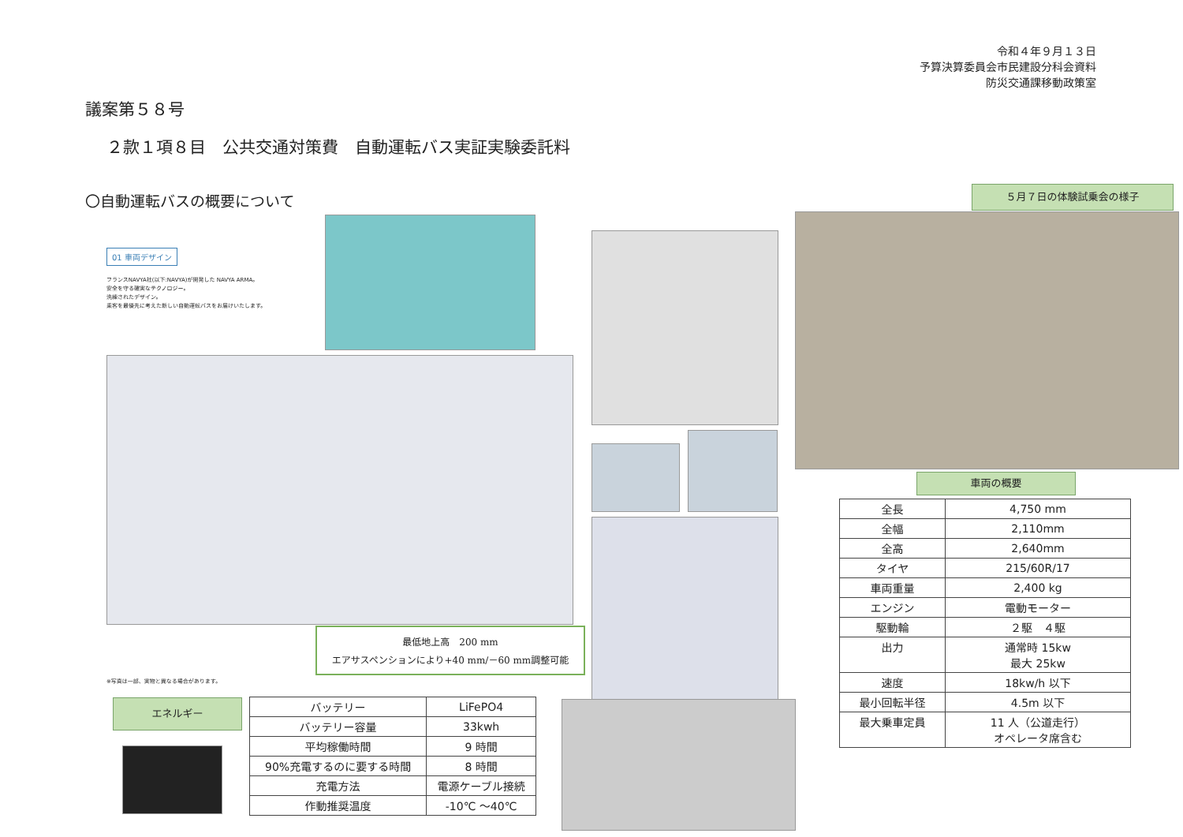令和４年９月１３日
予算決算委員会市民建設分科会資料
防災交通課移動政策室
議案第５８号
２款１項８目　公共交通対策費　自動運転バス実証実験委託料
〇自動運転バスの概要について
01 車両デザイン
フランスNAVYA社(以下:NAVYA)が開発した NAVYA ARMA。
安全を守る確実なテクノロジー。
洗練されたデザイン。
乗客を最優先に考えた新しい自動運転バスをお届けいたします。
最低地上高　200 mm
エアサスペンションにより+40 mm/－60 mm調整可能
※写真は一部、実物と異なる場合があります。
５月７日の体験試乗会の様子
車両の概要
エネルギー
| バッテリー | LiFePO4 |
| バッテリー容量 | 33kwh |
| 平均稼働時間 | 9 時間 |
| 90%充電するのに要する時間 | 8 時間 |
| 充電方法 | 電源ケーブル接続 |
| 作動推奨温度 | -10℃ ～40℃ |
| 全長 | 4,750 mm |
| 全幅 | 2,110mm |
| 全高 | 2,640mm |
| タイヤ | 215/60R/17 |
| 車両重量 | 2,400 kg |
| エンジン | 電動モーター |
| 駆動輪 | ２駆 ４駆 |
| 出力 | 通常時 15kw 最大 25kw |
| 速度 | 18kw/h 以下 |
| 最小回転半径 | 4.5m 以下 |
| 最大乗車定員 | 11 人（公道走行） オペレータ席含む |